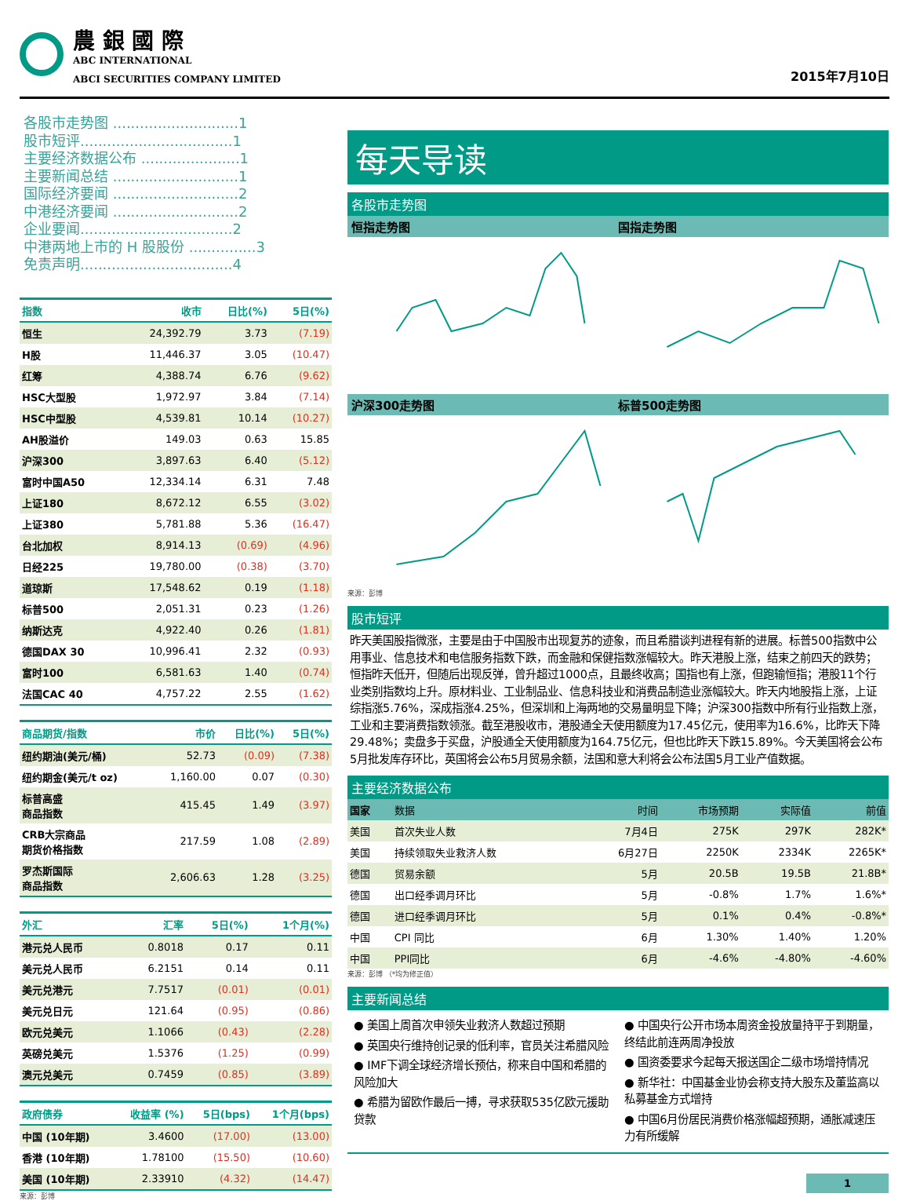農 銀 國 際
ABC INTERNATIONAL
ABCI SECURITIES COMPANY LIMITED
2015年7月10日
各股市走势图 ............................1
股市短评..................................1
主要经济数据公布 ......................1
主要新闻总结 ............................1
国际经济要闻 ............................2
中港经济要闻 ............................2
企业要闻..................................2
中港两地上市的 H 股股份 ...............3
免责声明..................................4
| 指数 | 收市 | 日比(%) | 5日(%) |
| --- | --- | --- | --- |
| 恒生 | 24,392.79 | 3.73 | (7.19) |
| H股 | 11,446.37 | 3.05 | (10.47) |
| 红筹 | 4,388.74 | 6.76 | (9.62) |
| HSC大型股 | 1,972.97 | 3.84 | (7.14) |
| HSC中型股 | 4,539.81 | 10.14 | (10.27) |
| AH股溢价 | 149.03 | 0.63 | 15.85 |
| 沪深300 | 3,897.63 | 6.40 | (5.12) |
| 富时中国A50 | 12,334.14 | 6.31 | 7.48 |
| 上证180 | 8,672.12 | 6.55 | (3.02) |
| 上证380 | 5,781.88 | 5.36 | (16.47) |
| 台北加权 | 8,914.13 | (0.69) | (4.96) |
| 日经225 | 19,780.00 | (0.38) | (3.70) |
| 道琼斯 | 17,548.62 | 0.19 | (1.18) |
| 标普500 | 2,051.31 | 0.23 | (1.26) |
| 纳斯达克 | 4,922.40 | 0.26 | (1.81) |
| 德国DAX 30 | 10,996.41 | 2.32 | (0.93) |
| 富时100 | 6,581.63 | 1.40 | (0.74) |
| 法国CAC 40 | 4,757.22 | 2.55 | (1.62) |
| 商品期货/指数 | 市价 | 日比(%) | 5日(%) |
| --- | --- | --- | --- |
| 纽约期油(美元/桶) | 52.73 | (0.09) | (7.38) |
| 纽约期金(美元/t oz) | 1,160.00 | 0.07 | (0.30) |
| 标普高盛 商品指数 | 415.45 | 1.49 | (3.97) |
| CRB大宗商品 期货价格指数 | 217.59 | 1.08 | (2.89) |
| 罗杰斯国际 商品指数 | 2,606.63 | 1.28 | (3.25) |
| 外汇 | 汇率 | 5日(%) | 1个月(%) |
| --- | --- | --- | --- |
| 港元兑人民币 | 0.8018 | 0.17 | 0.11 |
| 美元兑人民币 | 6.2151 | 0.14 | 0.11 |
| 美元兑港元 | 7.7517 | (0.01) | (0.01) |
| 美元兑日元 | 121.64 | (0.95) | (0.86) |
| 欧元兑美元 | 1.1066 | (0.43) | (2.28) |
| 英磅兑美元 | 1.5376 | (1.25) | (0.99) |
| 澳元兑美元 | 0.7459 | (0.85) | (3.89) |
| 政府债券 | 收益率 (%) | 5日(bps) | 1个月(bps) |
| --- | --- | --- | --- |
| 中国 (10年期) | 3.4600 | (17.00) | (13.00) |
| 香港 (10年期) | 1.78100 | (15.50) | (10.60) |
| 美国 (10年期) | 2.33910 | (4.32) | (14.47) |
来源：彭博
每天导读
各股市走势图
恒指走势图 国指走势图
沪深300走势图 标普500走势图
来源：彭博
股市短评
昨天美国股指微涨，主要是由于中国股市出现复苏的迹象，而且希腊谈判进程有新的进展。标普500指数中公用事业、信息技术和电信服务指数下跌，而金融和保健指数涨幅较大。昨天港股上涨，结束之前四天的跌势；恒指昨天低开，但随后出现反弹，曾升超过1000点，且最终收高；国指也有上涨，但跑输恒指；港股11个行业类别指数均上升。原材料业、工业制品业、信息科技业和消费品制造业涨幅较大。昨天内地股指上涨，上证综指涨5.76%，深成指涨4.25%，但深圳和上海两地的交易量明显下降；沪深300指数中所有行业指数上涨，工业和主要消费指数领涨。截至港股收市，港股通全天使用额度为17.45亿元，使用率为16.6%，比昨天下降29.48%；卖盘多于买盘，沪股通全天使用额度为164.75亿元，但也比昨天下跌15.89%。今天美国将会公布5月批发库存环比，英国将会公布5月贸易余额，法国和意大利将会公布法国5月工业产值数据。
主要经济数据公布
| 国家 | 数据 | 时间 | 市场预期 | 实际值 | 前值 |
| 美国 | 首次失业人数 | 7月4日 | 275K | 297K | 282K* |
| 美国 | 持续领取失业救济人数 | 6月27日 | 2250K | 2334K | 2265K* |
| 德国 | 贸易余额 | 5月 | 20.5B | 19.5B | 21.8B* |
| 德国 | 出口经季调月环比 | 5月 | -0.8% | 1.7% | 1.6%* |
| 德国 | 进口经季调月环比 | 5月 | 0.1% | 0.4% | -0.8%* |
| 中国 | CPI 同比 | 6月 | 1.30% | 1.40% | 1.20% |
| 中国 | PPI同比 | 6月 | -4.6% | -4.80% | -4.60% |
来源：彭博 （*均为修正值）
主要新闻总结
● 美国上周首次申领失业救济人数超过预期
● 英国央行维持创记录的低利率，官员关注希腊风险
● IMF下调全球经济增长预估，称来自中国和希腊的风险加大
● 希腊为留欧作最后一搏，寻求获取535亿欧元援助贷款
● 中国央行公开市场本周资金投放量持平于到期量，终结此前连两周净投放
● 国资委要求今起每天报送国企二级市场增持情况
● 新华社：中国基金业协会称支持大股东及董监高以私募基金方式增持
● 中国6月份居民消费价格涨幅超预期，通胀减速压力有所缓解
1